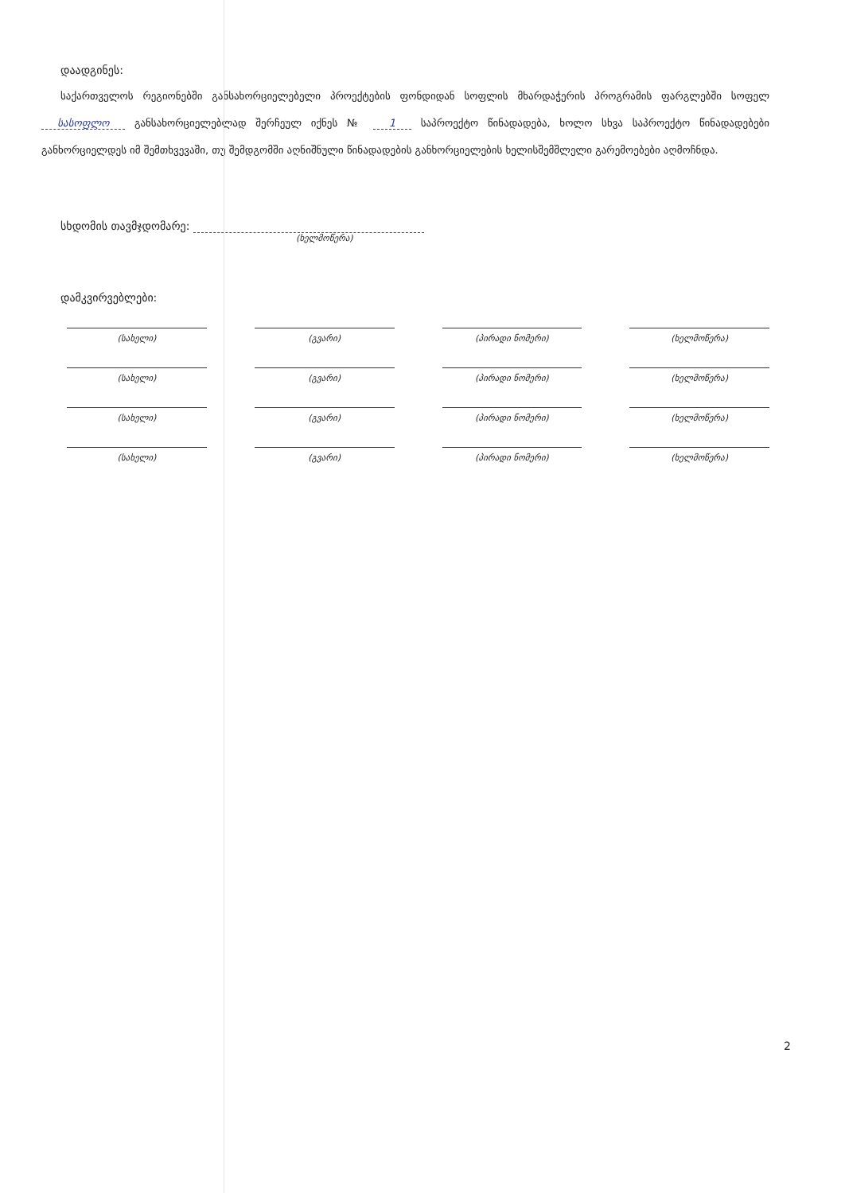დაადგინეს:
საქართველოს რეგიონებში განსახორციელებელი პროექტების ფონდიდან სოფლის მხარდაჭერის პროგრამის ფარგლებში სოფელ სასოფლო განსახორციელებლად შერჩეულ იქნეს № 1 საპროექტო წინადადება, ხოლო სხვა საპროექტო წინადადებები განხორციელდეს იმ შემთხვევაში, თუ შემდგომში აღნიშნული წინადადების განხორციელების ხელისშემშლელი გარემოებები აღმოჩნდა.
სხდომის თავმჯდომარე:
(ხელმოწერა)
დამკვირვებლები:
(სახელი)
(გვარი)
(პირადი ნომერი)
(ხელმოწერა)
(სახელი)
(გვარი)
(პირადი ნომერი)
(ხელმოწერა)
(სახელი)
(გვარი)
(პირადი ნომერი)
(ხელმოწერა)
(სახელი)
(გვარი)
(პირადი ნომერი)
(ხელმოწერა)
2